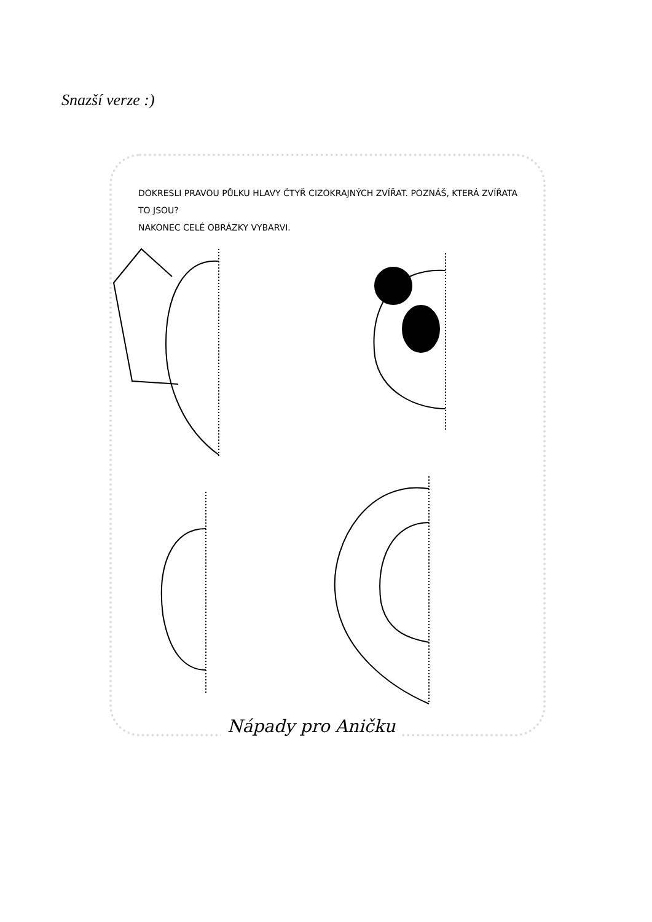Snazší verze :)
DOKRESLI PRAVOU PŮLKU HLAVY ČTYŘ CIZOKRAJNÝCH ZVÍŘAT. POZNÁŠ, KTERÁ ZVÍŘATA TO JSOU?
NAKONEC CELÉ OBRÁZKY VYBARVI.
Nápady pro Aničku